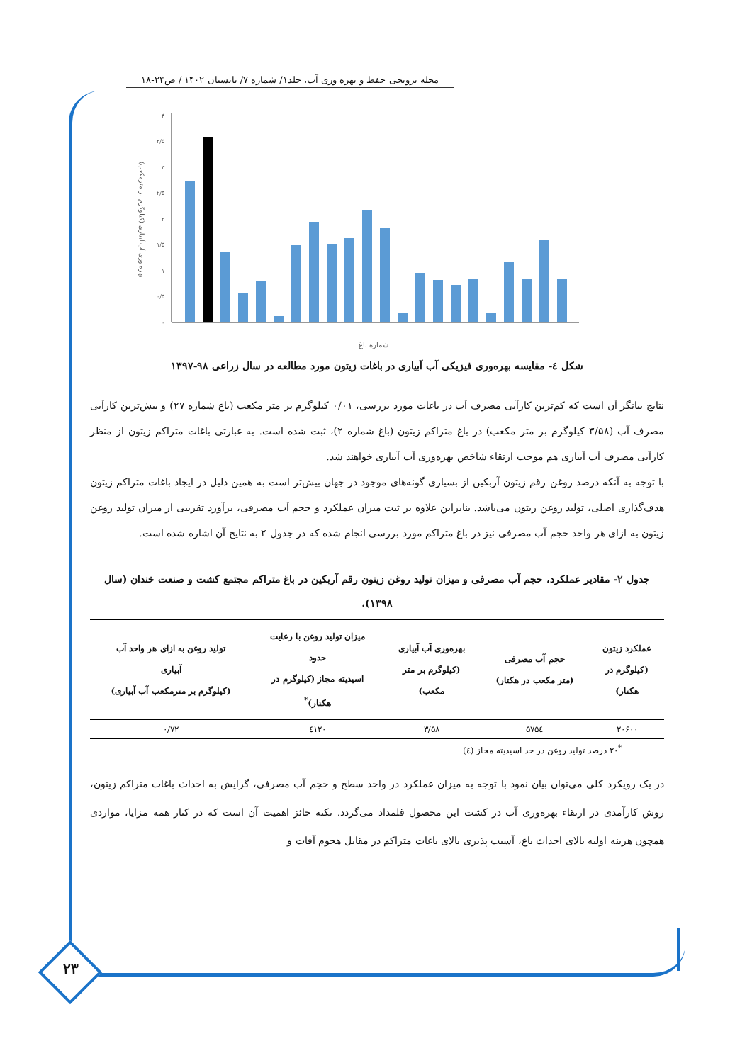مجله ترویجی حفظ و بهره وری آب، جلد۱/ شماره ۷/ تابستان ۱۴۰۲ / ص۲۴-۱۸
۰
۰/۵
۱
۱/۵
۲
۲/۵
۳
۳/۵
۴
بهره وری آب آبیاری (کیلوگرم بر مترمکعب)
شماره باغ
شکل ٤- مقایسه بهره‌وری فیزیکی آب آبیاری در باغات زیتون مورد مطالعه در سال زراعی ۹۸-۱۳۹۷
نتایج بیانگر آن است که کم‌ترین کارآیی مصرف آب در باغات مورد بررسی، ۰/۰۱ کیلوگرم بر متر مکعب (باغ شماره ۲۷) و بیش‌ترین کارآیی مصرف آب (۳/۵۸ کیلوگرم بر متر مکعب) در باغ متراکم زیتون (باغ شماره ۲)، ثبت شده است. به عبارتی باغات متراکم زیتون از منظر کارآیی مصرف آب آبیاری هم موجب ارتقاء شاخص بهره‌وری آب آبیاری خواهند شد.
با توجه به آنکه درصد روغن رقم زیتون آربکین از بسیاری گونه‌های موجود در جهان بیش‌تر است به همین دلیل در ایجاد باغات متراکم زیتون هدف‌گذاری اصلی، تولید روغن زیتون می‌باشد. بنابراین علاوه بر ثبت میزان عملکرد و حجم آب مصرفی، برآورد تقریبی از میزان تولید روغن زیتون به ازای هر واحد حجم آب مصرفی نیز در باغ متراکم مورد بررسی انجام شده که در جدول ۲ به نتایج آن اشاره شده است.
جدول ۲- مقادیر عملکرد، حجم آب مصرفی و میزان تولید روغن زیتون رقم آربکین در باغ متراکم مجتمع کشت و صنعت خندان (سال ۱۳۹۸).
| عملکرد زیتون (کیلوگرم در هکتار) | حجم آب مصرفی (متر مکعب در هکتار) | بهره‌وری آب آبیاری (کیلوگرم بر متر مکعب) | میزان تولید روغن با رعایت حدود اسیدیته مجاز (کیلوگرم در هکتار)<sup>*</sup> | تولید روغن به ازای هر واحد آب آبیاری (کیلوگرم بر مترمکعب آب آبیاری) |
| --- | --- | --- | --- | --- |
| ۲۰۶۰۰ | ۵۷۵٤ | ۳/۵۸ | ٤۱۲۰ | ۰/۷۲ |
<sup>*</sup> ۲۰ درصد تولید روغن در حد اسیدیته مجاز (٤)
در یک رویکرد کلی می‌توان بیان نمود با توجه به میزان عملکرد در واحد سطح و حجم آب مصرفی، گرایش به احداث باغات متراکم زیتون، روش کارآمدی در ارتقاء بهره‌وری آب در کشت این محصول قلمداد می‌گردد. نکته حائز اهمیت آن است که در کنار همه مزایا، مواردی همچون هزینه اولیه بالای احداث باغ، آسیب پذیری بالای باغات متراکم در مقابل هجوم آفات و
۲۳